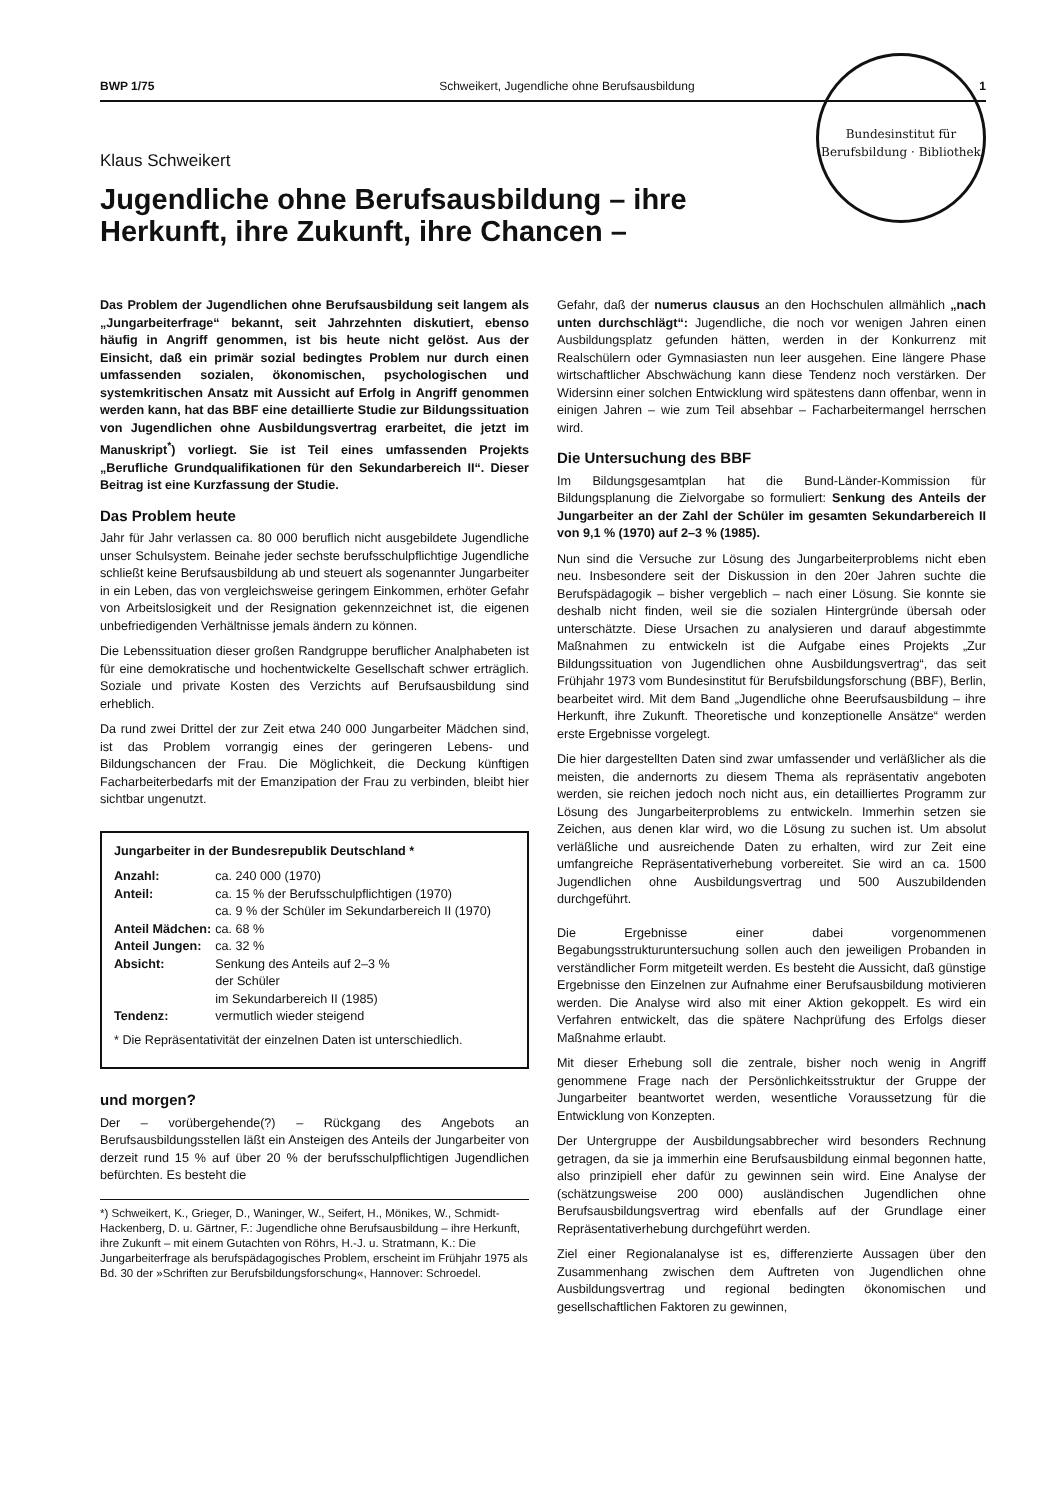BWP 1/75 Schweikert, Jugendliche ohne Berufsausbildung 1
Klaus Schweikert
Bundesinstitut für Berufsbildung · Bibliothek
Jugendliche ohne Berufsausbildung – ihre Herkunft, ihre Zukunft, ihre Chancen –
Das Problem der Jugendlichen ohne Berufsausbildung seit langem als „Jungarbeiterfrage“ bekannt, seit Jahrzehnten diskutiert, ebenso häufig in Angriff genommen, ist bis heute nicht gelöst. Aus der Einsicht, daß ein primär sozial bedingtes Problem nur durch einen umfassenden sozialen, ökonomischen, psychologischen und systemkritischen Ansatz mit Aussicht auf Erfolg in Angriff genommen werden kann, hat das BBF eine detaillierte Studie zur Bildungssituation von Jugendlichen ohne Ausbildungsvertrag erarbeitet, die jetzt im Manuskript<sup>*</sup>) vorliegt. Sie ist Teil eines umfassenden Projekts „Berufliche Grundqualifikationen für den Sekundarbereich II“. Dieser Beitrag ist eine Kurzfassung der Studie.
Das Problem heute
Jahr für Jahr verlassen ca. 80 000 beruflich nicht ausgebildete Jugendliche unser Schulsystem. Beinahe jeder sechste berufsschulpflichtige Jugendliche schließt keine Berufsausbildung ab und steuert als sogenannter Jungarbeiter in ein Leben, das von vergleichsweise geringem Einkommen, erhöter Gefahr von Arbeitslosigkeit und der Resignation gekennzeichnet ist, die eigenen unbefriedigenden Verhältnisse jemals ändern zu können.
Die Lebenssituation dieser großen Randgruppe beruflicher Analphabeten ist für eine demokratische und hochentwickelte Gesellschaft schwer erträglich. Soziale und private Kosten des Verzichts auf Berufsausbildung sind erheblich.
Da rund zwei Drittel der zur Zeit etwa 240 000 Jungarbeiter Mädchen sind, ist das Problem vorrangig eines der geringeren Lebens- und Bildungschancen der Frau. Die Möglichkeit, die Deckung künftigen Facharbeiterbedarfs mit der Emanzipation der Frau zu verbinden, bleibt hier sichtbar ungenutzt.
Jungarbeiter in der Bundesrepublik Deutschland *
| Anzahl: | ca. 240 000 (1970) |
| Anteil: | ca. 15 % der Berufsschulpflichtigen (1970) ca. 9 % der Schüler im Sekundarbereich II (1970) |
| Anteil Mädchen: | ca. 68 % |
| Anteil Jungen: | ca. 32 % |
| Absicht: | Senkung des Anteils auf 2–3 % der Schüler im Sekundarbereich II (1985) |
| Tendenz: | vermutlich wieder steigend |
* Die Repräsentativität der einzelnen Daten ist unterschiedlich.
und morgen?
Der – vorübergehende(?) – Rückgang des Angebots an Berufsausbildungsstellen läßt ein Ansteigen des Anteils der Jungarbeiter von derzeit rund 15 % auf über 20 % der berufsschulpflichtigen Jugendlichen befürchten. Es besteht die
*) Schweikert, K., Grieger, D., Waninger, W., Seifert, H., Mönikes, W., Schmidt-Hackenberg, D. u. Gärtner, F.: Jugendliche ohne Berufsausbildung – ihre Herkunft, ihre Zukunft – mit einem Gutachten von Röhrs, H.-J. u. Stratmann, K.: Die Jungarbeiterfrage als berufspädagogisches Problem, erscheint im Frühjahr 1975 als Bd. 30 der »Schriften zur Berufsbildungsforschung«, Hannover: Schroedel.
Gefahr, daß der numerus clausus an den Hochschulen allmählich „nach unten durchschlägt“: Jugendliche, die noch vor wenigen Jahren einen Ausbildungsplatz gefunden hätten, werden in der Konkurrenz mit Realschülern oder Gymnasiasten nun leer ausgehen. Eine längere Phase wirtschaftlicher Abschwächung kann diese Tendenz noch verstärken. Der Widersinn einer solchen Entwicklung wird spätestens dann offenbar, wenn in einigen Jahren – wie zum Teil absehbar – Facharbeitermangel herrschen wird.
Die Untersuchung des BBF
Im Bildungsgesamtplan hat die Bund-Länder-Kommission für Bildungsplanung die Zielvorgabe so formuliert: Senkung des Anteils der Jungarbeiter an der Zahl der Schüler im gesamten Sekundarbereich II von 9,1 % (1970) auf 2–3 % (1985).
Nun sind die Versuche zur Lösung des Jungarbeiterproblems nicht eben neu. Insbesondere seit der Diskussion in den 20er Jahren suchte die Berufspädagogik – bisher vergeblich – nach einer Lösung. Sie konnte sie deshalb nicht finden, weil sie die sozialen Hintergründe übersah oder unterschätzte. Diese Ursachen zu analysieren und darauf abgestimmte Maßnahmen zu entwickeln ist die Aufgabe eines Projekts „Zur Bildungssituation von Jugendlichen ohne Ausbildungsvertrag“, das seit Frühjahr 1973 vom Bundesinstitut für Berufsbildungsforschung (BBF), Berlin, bearbeitet wird. Mit dem Band „Jugendliche ohne Beerufsausbildung – ihre Herkunft, ihre Zukunft. Theoretische und konzeptionelle Ansätze“ werden erste Ergebnisse vorgelegt.
Die hier dargestellten Daten sind zwar umfassender und verläßlicher als die meisten, die andernorts zu diesem Thema als repräsentativ angeboten werden, sie reichen jedoch noch nicht aus, ein detailliertes Programm zur Lösung des Jungarbeiterproblems zu entwickeln. Immerhin setzen sie Zeichen, aus denen klar wird, wo die Lösung zu suchen ist. Um absolut verläßliche und ausreichende Daten zu erhalten, wird zur Zeit eine umfangreiche Repräsentativerhebung vorbereitet. Sie wird an ca. 1500 Jugendlichen ohne Ausbildungsvertrag und 500 Auszubildenden durchgeführt.
Die Ergebnisse einer dabei vorgenommenen Begabungsstrukturuntersuchung sollen auch den jeweiligen Probanden in verständlicher Form mitgeteilt werden. Es besteht die Aussicht, daß günstige Ergebnisse den Einzelnen zur Aufnahme einer Berufsausbildung motivieren werden. Die Analyse wird also mit einer Aktion gekoppelt. Es wird ein Verfahren entwickelt, das die spätere Nachprüfung des Erfolgs dieser Maßnahme erlaubt.
Mit dieser Erhebung soll die zentrale, bisher noch wenig in Angriff genommene Frage nach der Persönlichkeitsstruktur der Gruppe der Jungarbeiter beantwortet werden, wesentliche Voraussetzung für die Entwicklung von Konzepten.
Der Untergruppe der Ausbildungsabbrecher wird besonders Rechnung getragen, da sie ja immerhin eine Berufsausbildung einmal begonnen hatte, also prinzipiell eher dafür zu gewinnen sein wird. Eine Analyse der (schätzungsweise 200 000) ausländischen Jugendlichen ohne Berufsausbildungsvertrag wird ebenfalls auf der Grundlage einer Repräsentativerhebung durchgeführt werden.
Ziel einer Regionalanalyse ist es, differenzierte Aussagen über den Zusammenhang zwischen dem Auftreten von Jugendlichen ohne Ausbildungsvertrag und regional bedingten ökonomischen und gesellschaftlichen Faktoren zu gewinnen,